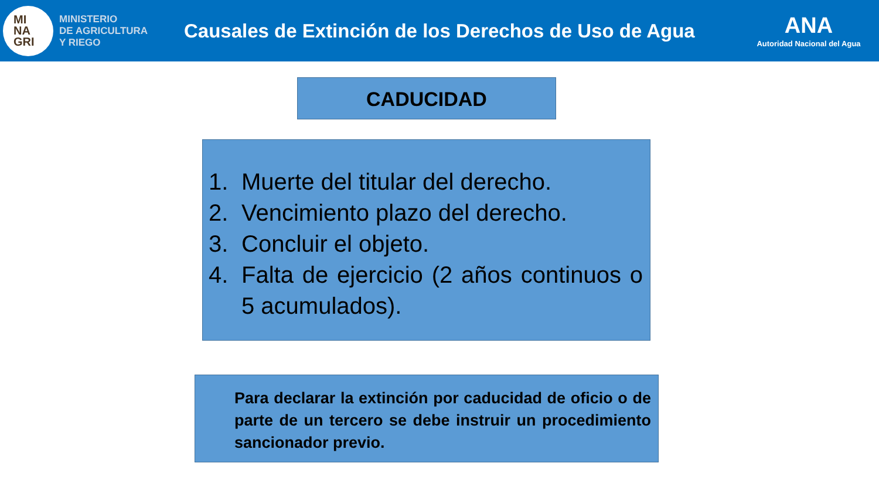MI
NA
GRI
MINISTERIO
DE AGRICULTURA
Y RIEGO
Causales de Extinción de los Derechos de Uso de Agua
ANA
Autoridad Nacional del Agua
CADUCIDAD
1. Muerte del titular del derecho.
2. Vencimiento plazo del derecho.
3. Concluir el objeto.
4. Falta de ejercicio (2 años continuos o 5 acumulados).
Para declarar la extinción por caducidad de oficio o de parte de un tercero se debe instruir un procedimiento sancionador previo.